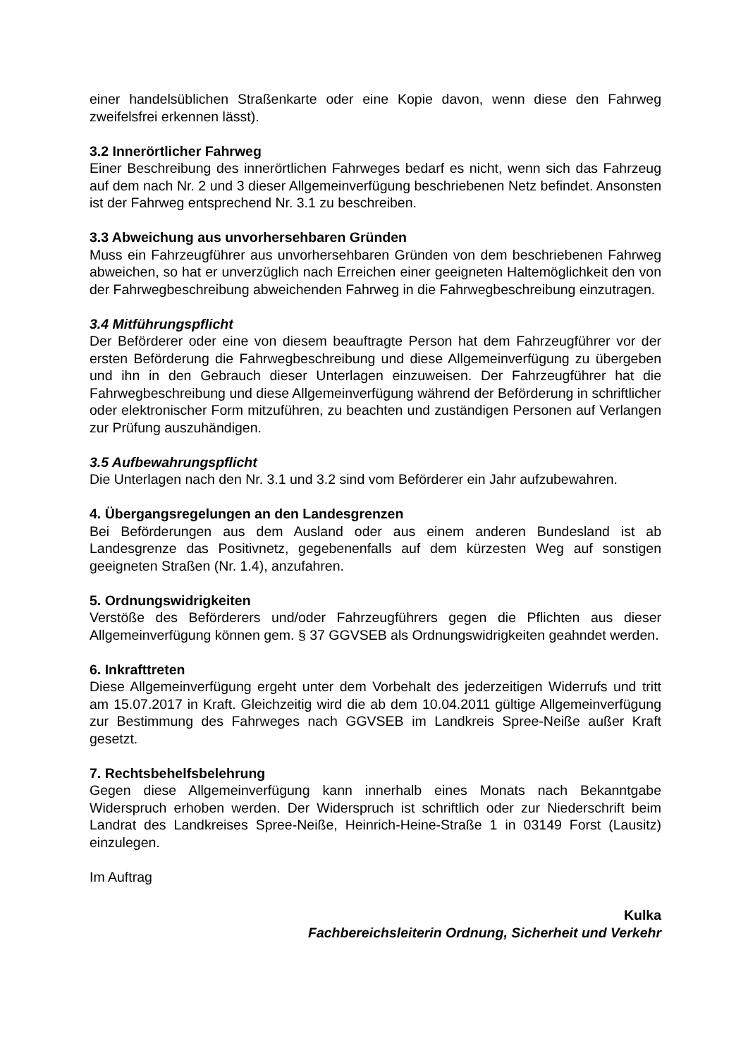einer handelsüblichen Straßenkarte oder eine Kopie davon, wenn diese den Fahrweg zweifelsfrei erkennen lässt).
3.2 Innerörtlicher Fahrweg
Einer Beschreibung des innerörtlichen Fahrweges bedarf es nicht, wenn sich das Fahrzeug auf dem nach Nr. 2 und 3 dieser Allgemeinverfügung beschriebenen Netz befindet. Ansonsten ist der Fahrweg entsprechend Nr. 3.1 zu beschreiben.
3.3 Abweichung aus unvorhersehbaren Gründen
Muss ein Fahrzeugführer aus unvorhersehbaren Gründen von dem beschriebenen Fahrweg abweichen, so hat er unverzüglich nach Erreichen einer geeigneten Haltemöglichkeit den von der Fahrwegbeschreibung abweichenden Fahrweg in die Fahrwegbeschreibung einzutragen.
3.4 Mitführungspflicht
Der Beförderer oder eine von diesem beauftragte Person hat dem Fahrzeugführer vor der ersten Beförderung die Fahrwegbeschreibung und diese Allgemeinverfügung zu übergeben und ihn in den Gebrauch dieser Unterlagen einzuweisen. Der Fahrzeugführer hat die Fahrwegbeschreibung und diese Allgemeinverfügung während der Beförderung in schriftlicher oder elektronischer Form mitzuführen, zu beachten und zuständigen Personen auf Verlangen zur Prüfung auszuhändigen.
3.5 Aufbewahrungspflicht
Die Unterlagen nach den Nr. 3.1 und 3.2 sind vom Beförderer ein Jahr aufzubewahren.
4. Übergangsregelungen an den Landesgrenzen
Bei Beförderungen aus dem Ausland oder aus einem anderen Bundesland ist ab Landesgrenze das Positivnetz, gegebenenfalls auf dem kürzesten Weg auf sonstigen geeigneten Straßen (Nr. 1.4), anzufahren.
5. Ordnungswidrigkeiten
Verstöße des Beförderers und/oder Fahrzeugführers gegen die Pflichten aus dieser Allgemeinverfügung können gem. § 37 GGVSEB als Ordnungswidrigkeiten geahndet werden.
6. Inkrafttreten
Diese Allgemeinverfügung ergeht unter dem Vorbehalt des jederzeitigen Widerrufs und tritt am 15.07.2017 in Kraft. Gleichzeitig wird die ab dem 10.04.2011 gültige Allgemeinverfügung zur Bestimmung des Fahrweges nach GGVSEB im Landkreis Spree-Neiße außer Kraft gesetzt.
7. Rechtsbehelfsbelehrung
Gegen diese Allgemeinverfügung kann innerhalb eines Monats nach Bekanntgabe Widerspruch erhoben werden. Der Widerspruch ist schriftlich oder zur Niederschrift beim Landrat des Landkreises Spree-Neiße, Heinrich-Heine-Straße 1 in 03149 Forst (Lausitz) einzulegen.
Im Auftrag
Kulka
Fachbereichsleiterin Ordnung, Sicherheit und Verkehr